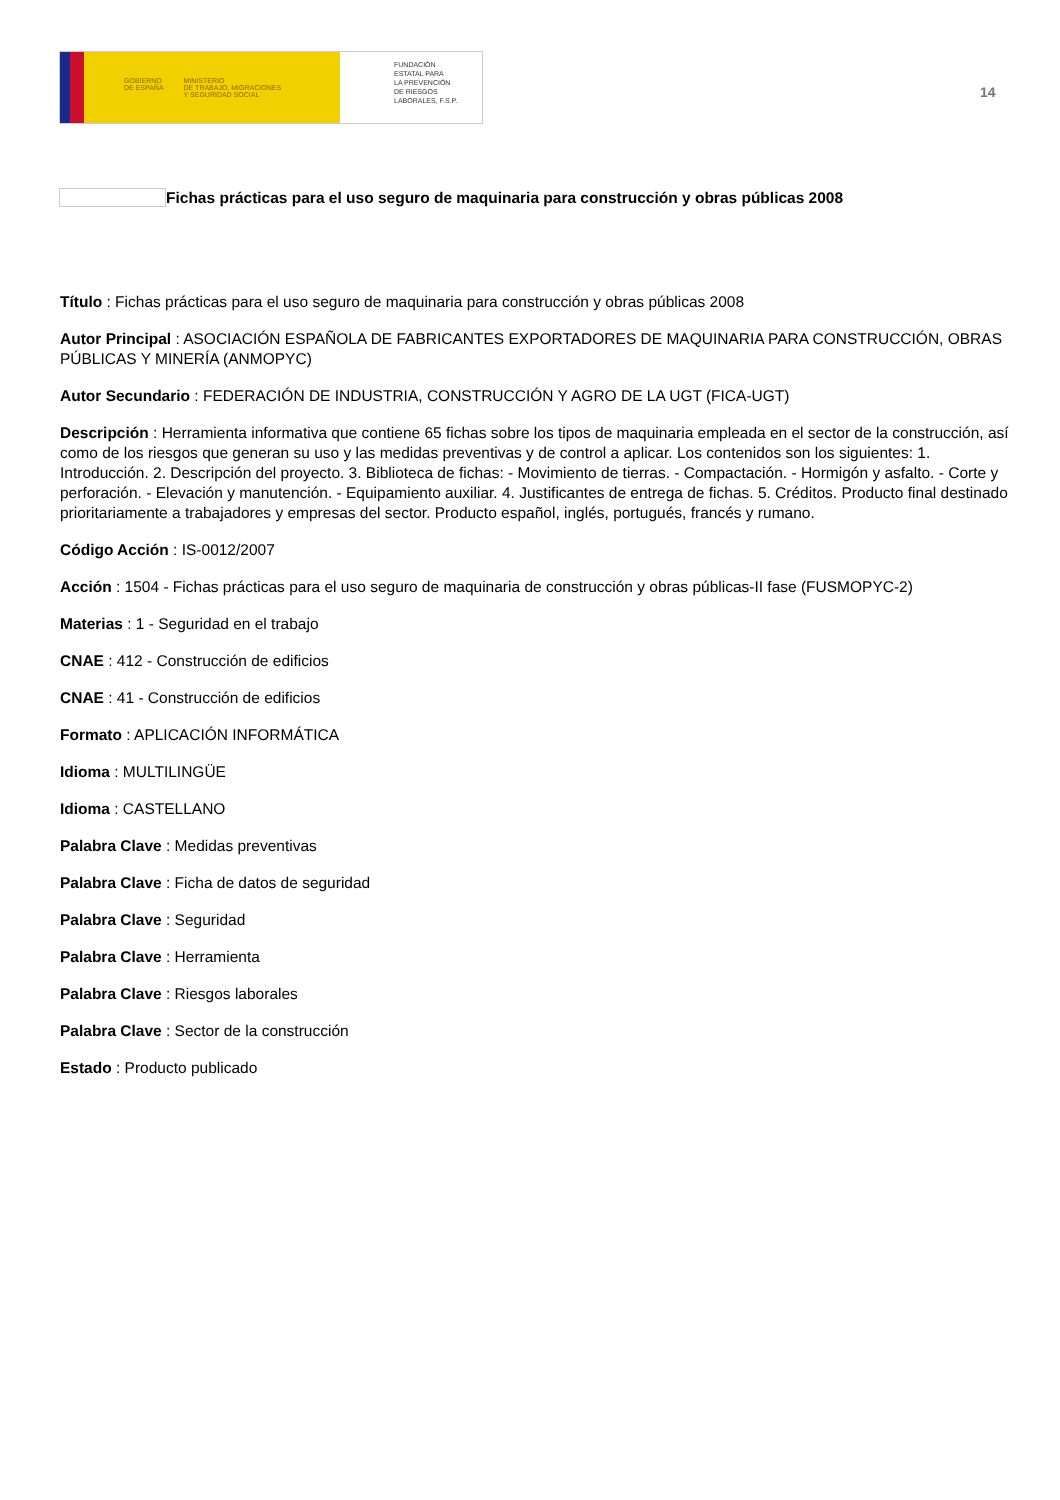GOBIERNO
DE ESPAÑA MINISTERIO
DE TRABAJO, MIGRACIONES
Y SEGURIDAD SOCIAL
FUNDACIÓN
ESTATAL PARA
LA PREVENCIÓN
DE RIESGOS
LABORALES, F.S.P.
14
Fichas prácticas para el uso seguro de maquinaria para construcción y obras públicas 2008
Título : Fichas prácticas para el uso seguro de maquinaria para construcción y obras públicas 2008
Autor Principal : ASOCIACIÓN ESPAÑOLA DE FABRICANTES EXPORTADORES DE MAQUINARIA PARA CONSTRUCCIÓN, OBRAS PÚBLICAS Y MINERÍA (ANMOPYC)
Autor Secundario : FEDERACIÓN DE INDUSTRIA, CONSTRUCCIÓN Y AGRO DE LA UGT (FICA-UGT)
Descripción : Herramienta informativa que contiene 65 fichas sobre los tipos de maquinaria empleada en el sector de la construcción, así como de los riesgos que generan su uso y las medidas preventivas y de control a aplicar. Los contenidos son los siguientes: 1. Introducción. 2. Descripción del proyecto. 3. Biblioteca de fichas: - Movimiento de tierras. - Compactación. - Hormigón y asfalto. - Corte y perforación. - Elevación y manutención. - Equipamiento auxiliar. 4. Justificantes de entrega de fichas. 5. Créditos. Producto final destinado prioritariamente a trabajadores y empresas del sector. Producto español, inglés, portugués, francés y rumano.
Código Acción : IS-0012/2007
Acción : 1504 - Fichas prácticas para el uso seguro de maquinaria de construcción y obras públicas-II fase (FUSMOPYC-2)
Materias : 1 - Seguridad en el trabajo
CNAE : 412 - Construcción de edificios
CNAE : 41 - Construcción de edificios
Formato : APLICACIÓN INFORMÁTICA
Idioma : MULTILINGÜE
Idioma : CASTELLANO
Palabra Clave : Medidas preventivas
Palabra Clave : Ficha de datos de seguridad
Palabra Clave : Seguridad
Palabra Clave : Herramienta
Palabra Clave : Riesgos laborales
Palabra Clave : Sector de la construcción
Estado : Producto publicado